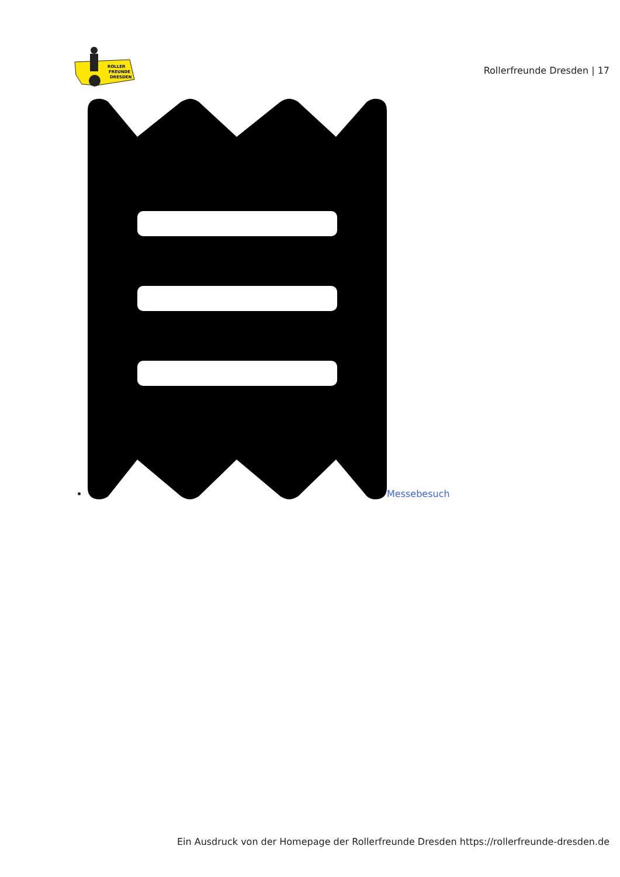ROLLER
FREUNDE
DRESDEN
Rollerfreunde Dresden | 17
Messebesuch
Ein Ausdruck von der Homepage der Rollerfreunde Dresden https://rollerfreunde-dresden.de